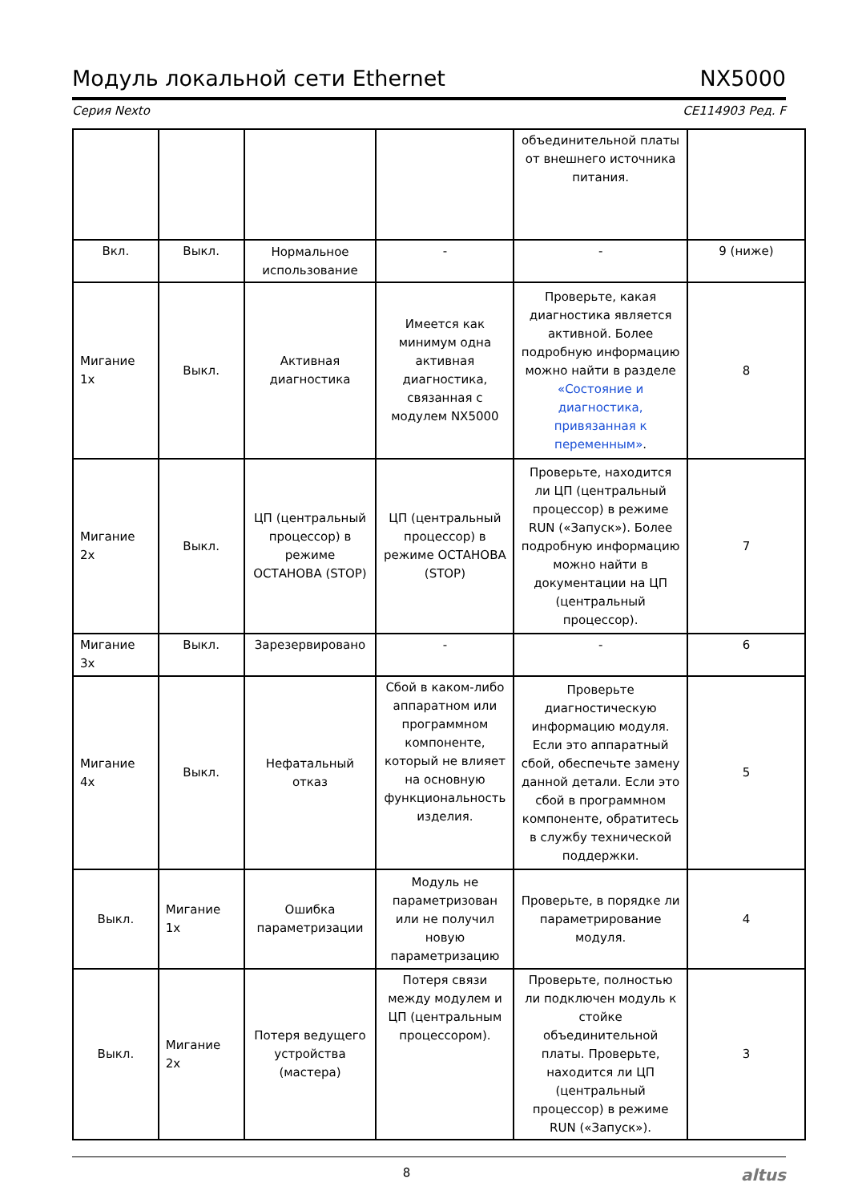Модуль локальной сети Ethernet NX5000
Серия Nexto CE114903 Ред. F
| | | | | объединительной платы от внешнего источника питания. | |
| Вкл. | Выкл. | Нормальное использование | - | - | 9 (ниже) |
| Мигание 1x | Выкл. | Активная диагностика | Имеется как минимум одна активная диагностика, связанная с модулем NX5000 | Проверьте, какая диагностика является активной. Более подробную информацию можно найти в разделе «Состояние и диагностика, привязанная к переменным» . | 8 |
| Мигание 2x | Выкл. | ЦП (центральный процессор) в режиме ОСТАНОВА (STOP) | ЦП (центральный процессор) в режиме ОСТАНОВА (STOP) | Проверьте, находится ли ЦП (центральный процессор) в режиме RUN («Запуск»). Более подробную информацию можно найти в документации на ЦП (центральный процессор). | 7 |
| Мигание 3x | Выкл. | Зарезервировано | - | - | 6 |
| Мигание 4x | Выкл. | Нефатальный отказ | Сбой в каком-либо аппаратном или программном компоненте, который не влияет на основную функциональность изделия. | Проверьте диагностическую информацию модуля. Если это аппаратный сбой, обеспечьте замену данной детали. Если это сбой в программном компоненте, обратитесь в службу технической поддержки. | 5 |
| Выкл. | Мигание 1x | Ошибка параметризации | Модуль не параметризован или не получил новую параметризацию | Проверьте, в порядке ли параметрирование модуля. | 4 |
| Выкл. | Мигание 2x | Потеря ведущего устройства (мастера) | Потеря связи между модулем и ЦП (центральным процессором). | Проверьте, полностью ли подключен модуль к стойке объединительной платы. Проверьте, находится ли ЦП (центральный процессор) в режиме RUN («Запуск»). | 3 |
8 altus